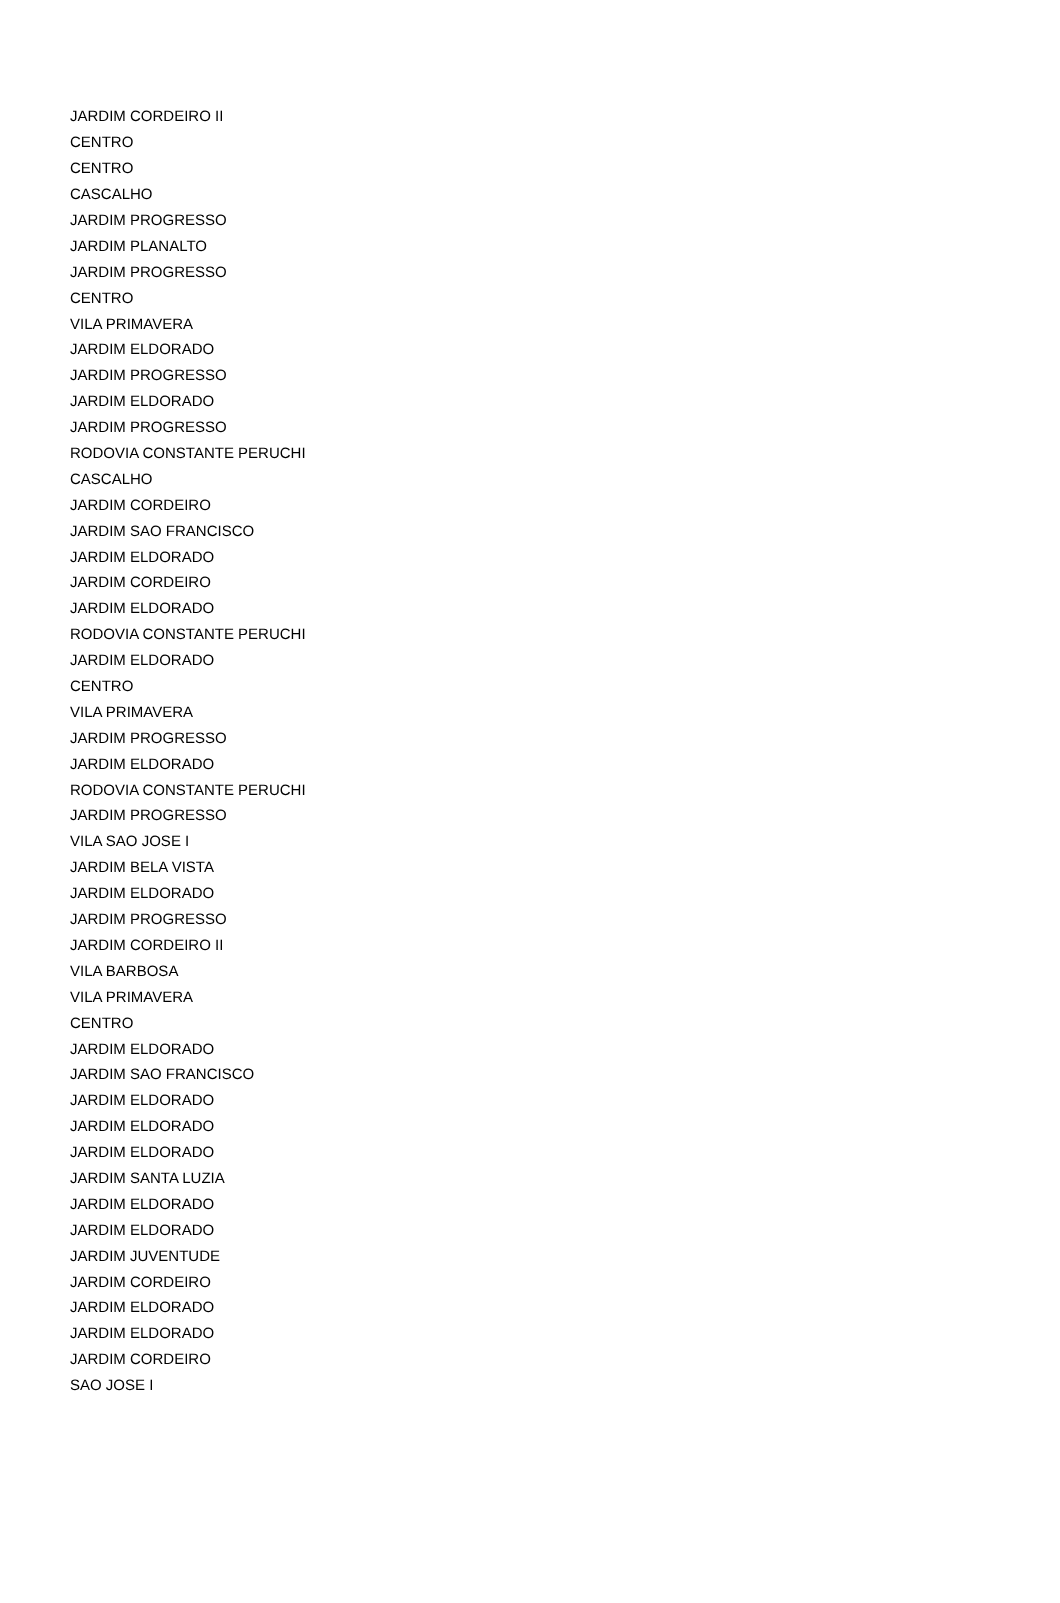| JARDIM CORDEIRO II |
| CENTRO |
| CENTRO |
| CASCALHO |
| JARDIM PROGRESSO |
| JARDIM PLANALTO |
| JARDIM PROGRESSO |
| CENTRO |
| VILA PRIMAVERA |
| JARDIM ELDORADO |
| JARDIM PROGRESSO |
| JARDIM ELDORADO |
| JARDIM PROGRESSO |
| RODOVIA CONSTANTE PERUCHI |
| CASCALHO |
| JARDIM CORDEIRO |
| JARDIM SAO FRANCISCO |
| JARDIM ELDORADO |
| JARDIM CORDEIRO |
| JARDIM ELDORADO |
| RODOVIA CONSTANTE PERUCHI |
| JARDIM ELDORADO |
| CENTRO |
| VILA PRIMAVERA |
| JARDIM PROGRESSO |
| JARDIM ELDORADO |
| RODOVIA CONSTANTE PERUCHI |
| JARDIM PROGRESSO |
| VILA SAO JOSE I |
| JARDIM BELA VISTA |
| JARDIM ELDORADO |
| JARDIM PROGRESSO |
| JARDIM CORDEIRO II |
| VILA BARBOSA |
| VILA PRIMAVERA |
| CENTRO |
| JARDIM ELDORADO |
| JARDIM SAO FRANCISCO |
| JARDIM ELDORADO |
| JARDIM ELDORADO |
| JARDIM ELDORADO |
| JARDIM SANTA LUZIA |
| JARDIM ELDORADO |
| JARDIM ELDORADO |
| JARDIM JUVENTUDE |
| JARDIM CORDEIRO |
| JARDIM ELDORADO |
| JARDIM ELDORADO |
| JARDIM CORDEIRO |
| SAO JOSE I |